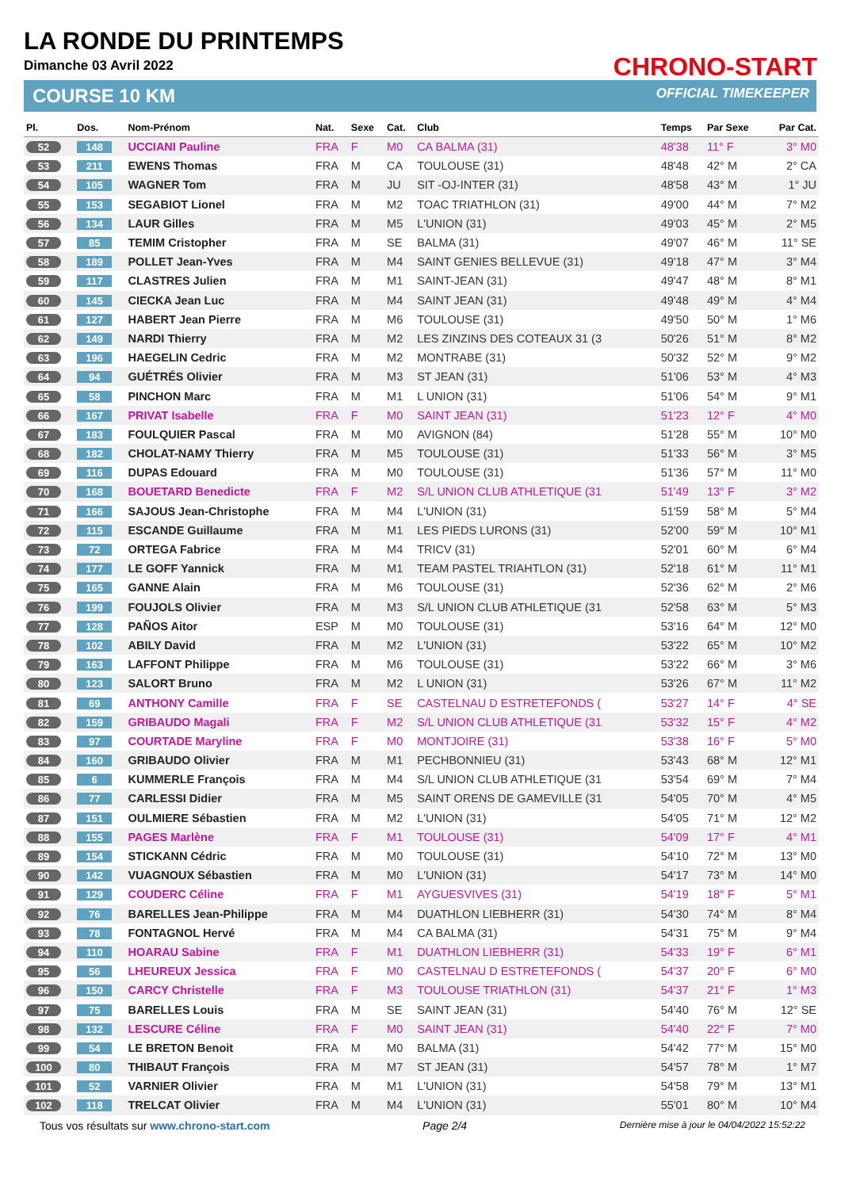LA RONDE DU PRINTEMPS
Dimanche 03 Avril 2022
COURSE 10 KM
CHRONO-START
OFFICIAL TIMEKEEPER
| Pl. | Dos. | Nom-Prénom | Nat. | Sexe | Cat. | Club | Temps | Par Sexe | Par Cat. |
| --- | --- | --- | --- | --- | --- | --- | --- | --- | --- |
| 52 | 148 | UCCIANI Pauline | FRA | F | M0 | CA BALMA (31) | 48'38 | 11° F | 3° M0 |
| 53 | 211 | EWENS Thomas | FRA | M | CA | TOULOUSE (31) | 48'48 | 42° M | 2° CA |
| 54 | 105 | WAGNER Tom | FRA | M | JU | SIT -OJ-INTER (31) | 48'58 | 43° M | 1° JU |
| 55 | 153 | SEGABIOT Lionel | FRA | M | M2 | TOAC TRIATHLON (31) | 49'00 | 44° M | 7° M2 |
| 56 | 134 | LAUR Gilles | FRA | M | M5 | L'UNION (31) | 49'03 | 45° M | 2° M5 |
| 57 | 85 | TEMIM Cristopher | FRA | M | SE | BALMA (31) | 49'07 | 46° M | 11° SE |
| 58 | 189 | POLLET Jean-Yves | FRA | M | M4 | SAINT GENIES BELLEVUE (31) | 49'18 | 47° M | 3° M4 |
| 59 | 117 | CLASTRES Julien | FRA | M | M1 | SAINT-JEAN (31) | 49'47 | 48° M | 8° M1 |
| 60 | 145 | CIECKA Jean Luc | FRA | M | M4 | SAINT JEAN (31) | 49'48 | 49° M | 4° M4 |
| 61 | 127 | HABERT Jean Pierre | FRA | M | M6 | TOULOUSE (31) | 49'50 | 50° M | 1° M6 |
| 62 | 149 | NARDI Thierry | FRA | M | M2 | LES ZINZINS DES COTEAUX 31 (3 | 50'26 | 51° M | 8° M2 |
| 63 | 196 | HAEGELIN Cedric | FRA | M | M2 | MONTRABE (31) | 50'32 | 52° M | 9° M2 |
| 64 | 94 | GUÉTRÉS Olivier | FRA | M | M3 | ST JEAN (31) | 51'06 | 53° M | 4° M3 |
| 65 | 58 | PINCHON Marc | FRA | M | M1 | L UNION (31) | 51'06 | 54° M | 9° M1 |
| 66 | 167 | PRIVAT Isabelle | FRA | F | M0 | SAINT JEAN (31) | 51'23 | 12° F | 4° M0 |
| 67 | 183 | FOULQUIER Pascal | FRA | M | M0 | AVIGNON (84) | 51'28 | 55° M | 10° M0 |
| 68 | 182 | CHOLAT-NAMY Thierry | FRA | M | M5 | TOULOUSE (31) | 51'33 | 56° M | 3° M5 |
| 69 | 116 | DUPAS Edouard | FRA | M | M0 | TOULOUSE (31) | 51'36 | 57° M | 11° M0 |
| 70 | 168 | BOUETARD Benedicte | FRA | F | M2 | S/L UNION CLUB ATHLETIQUE (31 | 51'49 | 13° F | 3° M2 |
| 71 | 166 | SAJOUS Jean-Christophe | FRA | M | M4 | L'UNION (31) | 51'59 | 58° M | 5° M4 |
| 72 | 115 | ESCANDE Guillaume | FRA | M | M1 | LES PIEDS LURONS (31) | 52'00 | 59° M | 10° M1 |
| 73 | 72 | ORTEGA Fabrice | FRA | M | M4 | TRICV (31) | 52'01 | 60° M | 6° M4 |
| 74 | 177 | LE GOFF Yannick | FRA | M | M1 | TEAM PASTEL TRIAHTLON (31) | 52'18 | 61° M | 11° M1 |
| 75 | 165 | GANNE Alain | FRA | M | M6 | TOULOUSE (31) | 52'36 | 62° M | 2° M6 |
| 76 | 199 | FOUJOLS Olivier | FRA | M | M3 | S/L UNION CLUB ATHLETIQUE (31 | 52'58 | 63° M | 5° M3 |
| 77 | 128 | PAÑOS Aitor | ESP | M | M0 | TOULOUSE (31) | 53'16 | 64° M | 12° M0 |
| 78 | 102 | ABILY David | FRA | M | M2 | L'UNION (31) | 53'22 | 65° M | 10° M2 |
| 79 | 163 | LAFFONT Philippe | FRA | M | M6 | TOULOUSE (31) | 53'22 | 66° M | 3° M6 |
| 80 | 123 | SALORT Bruno | FRA | M | M2 | L UNION (31) | 53'26 | 67° M | 11° M2 |
| 81 | 69 | ANTHONY Camille | FRA | F | SE | CASTELNAU D ESTRETEFONDS ( | 53'27 | 14° F | 4° SE |
| 82 | 159 | GRIBAUDO Magali | FRA | F | M2 | S/L UNION CLUB ATHLETIQUE (31 | 53'32 | 15° F | 4° M2 |
| 83 | 97 | COURTADE Maryline | FRA | F | M0 | MONTJOIRE (31) | 53'38 | 16° F | 5° M0 |
| 84 | 160 | GRIBAUDO Olivier | FRA | M | M1 | PECHBONNIEU (31) | 53'43 | 68° M | 12° M1 |
| 85 | 6 | KUMMERLE François | FRA | M | M4 | S/L UNION CLUB ATHLETIQUE (31 | 53'54 | 69° M | 7° M4 |
| 86 | 77 | CARLESSI Didier | FRA | M | M5 | SAINT ORENS DE GAMEVILLE (31 | 54'05 | 70° M | 4° M5 |
| 87 | 151 | OULMIERE Sébastien | FRA | M | M2 | L'UNION (31) | 54'05 | 71° M | 12° M2 |
| 88 | 155 | PAGES Marlène | FRA | F | M1 | TOULOUSE (31) | 54'09 | 17° F | 4° M1 |
| 89 | 154 | STICKANN Cédric | FRA | M | M0 | TOULOUSE (31) | 54'10 | 72° M | 13° M0 |
| 90 | 142 | VUAGNOUX Sébastien | FRA | M | M0 | L'UNION (31) | 54'17 | 73° M | 14° M0 |
| 91 | 129 | COUDERC Céline | FRA | F | M1 | AYGUESVIVES (31) | 54'19 | 18° F | 5° M1 |
| 92 | 76 | BARELLES Jean-Philippe | FRA | M | M4 | DUATHLON LIEBHERR (31) | 54'30 | 74° M | 8° M4 |
| 93 | 78 | FONTAGNOL Hervé | FRA | M | M4 | CA BALMA (31) | 54'31 | 75° M | 9° M4 |
| 94 | 110 | HOARAU Sabine | FRA | F | M1 | DUATHLON LIEBHERR (31) | 54'33 | 19° F | 6° M1 |
| 95 | 56 | LHEUREUX Jessica | FRA | F | M0 | CASTELNAU D ESTRETEFONDS ( | 54'37 | 20° F | 6° M0 |
| 96 | 150 | CARCY Christelle | FRA | F | M3 | TOULOUSE TRIATHLON (31) | 54'37 | 21° F | 1° M3 |
| 97 | 75 | BARELLES Louis | FRA | M | SE | SAINT JEAN (31) | 54'40 | 76° M | 12° SE |
| 98 | 132 | LESCURE Céline | FRA | F | M0 | SAINT JEAN (31) | 54'40 | 22° F | 7° M0 |
| 99 | 54 | LE BRETON Benoit | FRA | M | M0 | BALMA (31) | 54'42 | 77° M | 15° M0 |
| 100 | 80 | THIBAUT François | FRA | M | M7 | ST JEAN (31) | 54'57 | 78° M | 1° M7 |
| 101 | 52 | VARNIER Olivier | FRA | M | M1 | L'UNION (31) | 54'58 | 79° M | 13° M1 |
| 102 | 118 | TRELCAT Olivier | FRA | M | M4 | L'UNION (31) | 55'01 | 80° M | 10° M4 |
Tous vos résultats sur www.chrono-start.com Page 2/4 Dernière mise à jour le 04/04/2022 15:52:22